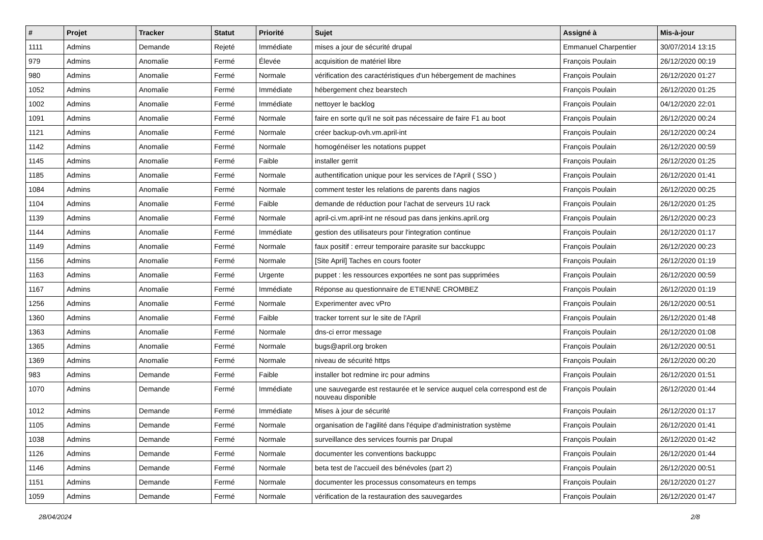| # | Projet | Tracker | Statut | Priorité | Sujet | Assigné à | Mis-à-jour |
| --- | --- | --- | --- | --- | --- | --- | --- |
| 1111 | Admins | Demande | Rejeté | Immédiate | mises a jour de sécurité drupal | Emmanuel Charpentier | 30/07/2014 13:15 |
| 979 | Admins | Anomalie | Fermé | Élevée | acquisition de matériel libre | François Poulain | 26/12/2020 00:19 |
| 980 | Admins | Anomalie | Fermé | Normale | vérification des caractéristiques d'un hébergement de machines | François Poulain | 26/12/2020 01:27 |
| 1052 | Admins | Anomalie | Fermé | Immédiate | hébergement chez bearstech | François Poulain | 26/12/2020 01:25 |
| 1002 | Admins | Anomalie | Fermé | Immédiate | nettoyer le backlog | François Poulain | 04/12/2020 22:01 |
| 1091 | Admins | Anomalie | Fermé | Normale | faire en sorte qu'il ne soit pas nécessaire de faire F1 au boot | François Poulain | 26/12/2020 00:24 |
| 1121 | Admins | Anomalie | Fermé | Normale | créer backup-ovh.vm.april-int | François Poulain | 26/12/2020 00:24 |
| 1142 | Admins | Anomalie | Fermé | Normale | homogénéiser les notations puppet | François Poulain | 26/12/2020 00:59 |
| 1145 | Admins | Anomalie | Fermé | Faible | installer gerrit | François Poulain | 26/12/2020 01:25 |
| 1185 | Admins | Anomalie | Fermé | Normale | authentification unique pour les services de l'April ( SSO ) | François Poulain | 26/12/2020 01:41 |
| 1084 | Admins | Anomalie | Fermé | Normale | comment tester les relations de parents dans nagios | François Poulain | 26/12/2020 00:25 |
| 1104 | Admins | Anomalie | Fermé | Faible | demande de réduction pour l'achat de serveurs 1U rack | François Poulain | 26/12/2020 01:25 |
| 1139 | Admins | Anomalie | Fermé | Normale | april-ci.vm.april-int ne résoud pas dans jenkins.april.org | François Poulain | 26/12/2020 00:23 |
| 1144 | Admins | Anomalie | Fermé | Immédiate | gestion des utilisateurs pour l'integration continue | François Poulain | 26/12/2020 01:17 |
| 1149 | Admins | Anomalie | Fermé | Normale | faux positif : erreur temporaire parasite sur bacckuppc | François Poulain | 26/12/2020 00:23 |
| 1156 | Admins | Anomalie | Fermé | Normale | [Site April] Taches en cours footer | François Poulain | 26/12/2020 01:19 |
| 1163 | Admins | Anomalie | Fermé | Urgente | puppet : les ressources exportées ne sont pas supprimées | François Poulain | 26/12/2020 00:59 |
| 1167 | Admins | Anomalie | Fermé | Immédiate | Réponse au questionnaire de ETIENNE CROMBEZ | François Poulain | 26/12/2020 01:19 |
| 1256 | Admins | Anomalie | Fermé | Normale | Experimenter avec vPro | François Poulain | 26/12/2020 00:51 |
| 1360 | Admins | Anomalie | Fermé | Faible | tracker torrent sur le site de l'April | François Poulain | 26/12/2020 01:48 |
| 1363 | Admins | Anomalie | Fermé | Normale | dns-ci error message | François Poulain | 26/12/2020 01:08 |
| 1365 | Admins | Anomalie | Fermé | Normale | bugs@april.org broken | François Poulain | 26/12/2020 00:51 |
| 1369 | Admins | Anomalie | Fermé | Normale | niveau de sécurité https | François Poulain | 26/12/2020 00:20 |
| 983 | Admins | Demande | Fermé | Faible | installer bot redmine irc pour admins | François Poulain | 26/12/2020 01:51 |
| 1070 | Admins | Demande | Fermé | Immédiate | une sauvegarde est restaurée et le service auquel cela correspond est de nouveau disponible | François Poulain | 26/12/2020 01:44 |
| 1012 | Admins | Demande | Fermé | Immédiate | Mises à jour de sécurité | François Poulain | 26/12/2020 01:17 |
| 1105 | Admins | Demande | Fermé | Normale | organisation de l'agilité dans l'équipe d'administration système | François Poulain | 26/12/2020 01:41 |
| 1038 | Admins | Demande | Fermé | Normale | surveillance des services fournis par Drupal | François Poulain | 26/12/2020 01:42 |
| 1126 | Admins | Demande | Fermé | Normale | documenter les conventions backuppc | François Poulain | 26/12/2020 01:44 |
| 1146 | Admins | Demande | Fermé | Normale | beta test de l'accueil des bénévoles (part 2) | François Poulain | 26/12/2020 00:51 |
| 1151 | Admins | Demande | Fermé | Normale | documenter les processus consomateurs en temps | François Poulain | 26/12/2020 01:27 |
| 1059 | Admins | Demande | Fermé | Normale | vérification de la restauration des sauvegardes | François Poulain | 26/12/2020 01:47 |
28/04/2024 2/8